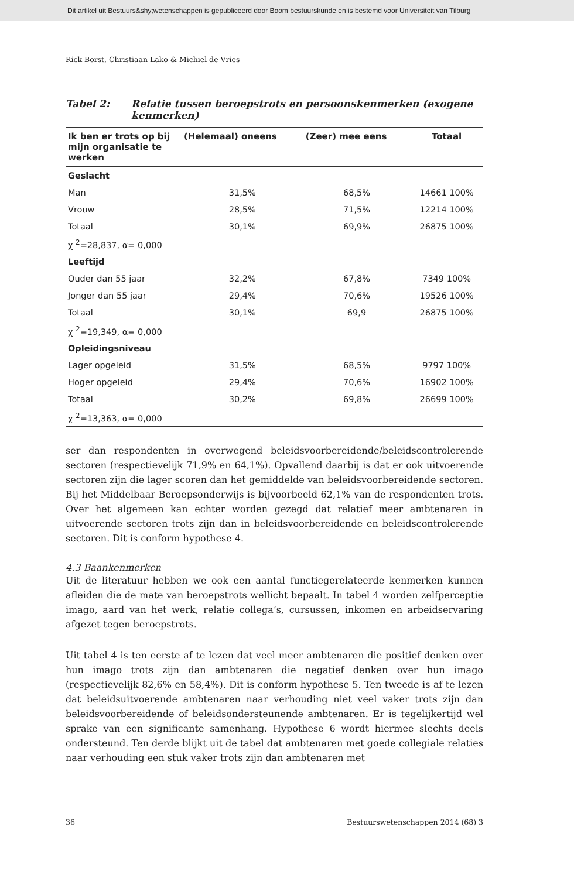Dit artikel uit Bestuurs&shy;wetenschappen is gepubliceerd door Boom bestuurskunde en is bestemd voor Universiteit van Tilburg
Rick Borst, Christiaan Lako & Michiel de Vries
Tabel 2: Relatie tussen beroepstrots en persoonskenmerken (exogene kenmerken)
| Ik ben er trots op bij mijn organisatie te werken | (Helemaal) oneens | (Zeer) mee eens | Totaal |
| --- | --- | --- | --- |
| Geslacht | | | |
| Man | 31,5% | 68,5% | 14661 100% |
| Vrouw | 28,5% | 71,5% | 12214 100% |
| Totaal | 30,1% | 69,9% | 26875 100% |
| χ <sup>2</sup>=28,837, α= 0,000 | | | |
| Leeftijd | | | |
| Ouder dan 55 jaar | 32,2% | 67,8% | 7349 100% |
| Jonger dan 55 jaar | 29,4% | 70,6% | 19526 100% |
| Totaal | 30,1% | 69,9 | 26875 100% |
| χ <sup>2</sup>=19,349, α= 0,000 | | | |
| Opleidingsniveau | | | |
| Lager opgeleid | 31,5% | 68,5% | 9797 100% |
| Hoger opgeleid | 29,4% | 70,6% | 16902 100% |
| Totaal | 30,2% | 69,8% | 26699 100% |
| χ <sup>2</sup>=13,363, α= 0,000 | | | |
ser dan respondenten in overwegend beleidsvoorbereidende/beleidscontrolerende sectoren (respectievelijk 71,9% en 64,1%). Opvallend daarbij is dat er ook uitvoerende sectoren zijn die lager scoren dan het gemiddelde van beleidsvoorbereidende sectoren. Bij het Middelbaar Beroepsonderwijs is bijvoorbeeld 62,1% van de respondenten trots. Over het algemeen kan echter worden gezegd dat relatief meer ambtenaren in uitvoerende sectoren trots zijn dan in beleidsvoorbereidende en beleidscontrolerende sectoren. Dit is conform hypothese 4.
4.3 Baankenmerken
Uit de literatuur hebben we ook een aantal functiegerelateerde kenmerken kunnen afleiden die de mate van beroepstrots wellicht bepaalt. In tabel 4 worden zelfperceptie imago, aard van het werk, relatie collega’s, cursussen, inkomen en arbeidservaring afgezet tegen beroepstrots.
Uit tabel 4 is ten eerste af te lezen dat veel meer ambtenaren die positief denken over hun imago trots zijn dan ambtenaren die negatief denken over hun imago (respectievelijk 82,6% en 58,4%). Dit is conform hypothese 5. Ten tweede is af te lezen dat beleidsuitvoerende ambtenaren naar verhouding niet veel vaker trots zijn dan beleidsvoorbereidende of beleidsondersteunende ambtenaren. Er is tegelijkertijd wel sprake van een significante samenhang. Hypothese 6 wordt hiermee slechts deels ondersteund. Ten derde blijkt uit de tabel dat ambtenaren met goede collegiale relaties naar verhouding een stuk vaker trots zijn dan ambtenaren met
36 Bestuurswetenschappen 2014 (68) 3